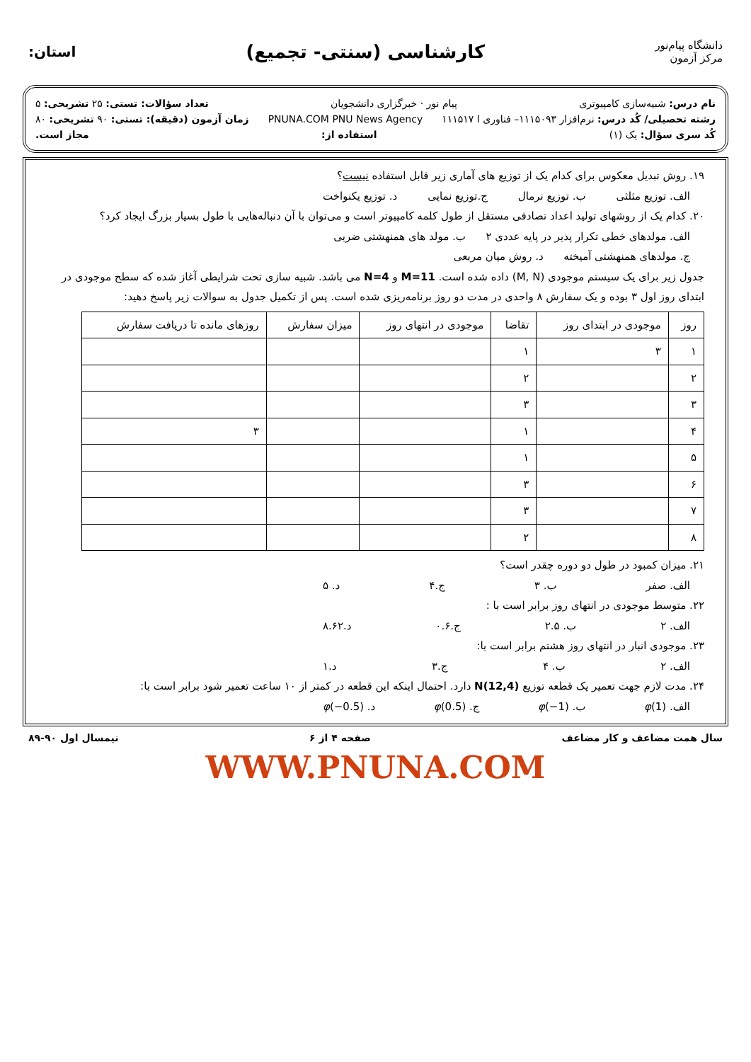دانشگاه پیام‌نور
مرکز آزمون
کارشناسی (سنتی- تجمیع)
استان:
نام درس: شبیه‌سازی کامپیوتری پیام نور · خبرگزاری دانشجویان تعداد سؤالات: تستی: ۲۵ تشریحی: ۵
رشته تحصیلی/ کُد درس: نرم‌افزار ۱۱۱۵۰۹۳– فناوری ا ۱۱۱۵۱۷ PNUNA.COM PNU News Agency زمان آزمون (دقیقه): تستی: ۹۰ تشریحی: ۸۰
کُد سری سؤال: یک (۱) استفاده از: مجاز است.
۱۹. روش تبدیل معکوس برای کدام یک از توزیع های آماری زیر قابل استفاده نیست؟
الف. توزیع مثلثی ب. توزیع نرمال ج.توزیع نمایی د. توزیع یکنواخت
۲۰. کدام یک از روشهای تولید اعداد تصادفی مستقل از طول کلمه کامپیوتر است و می‌توان با آن دنباله‌هایی با طول بسیار بزرگ ایجاد کرد؟
الف. مولدهای خطی تکرار پذیر در پایه عددی ۲ ب. مولد های همنهشتی ضربی
ج. مولدهای همنهشتی آمیخته د. روش میان مربعی
جدول زیر برای یک سیستم موجودی (M, N) داده شده است. M=11 و N=4 می باشد. شبیه سازی تحت شرایطی آغاز شده که سطح موجودی در ابتدای روز اول ۳ بوده و یک سفارش ۸ واحدی در مدت دو روز برنامه‌ریزی شده است. پس از تکمیل جدول به سوالات زیر پاسخ دهید:
| روز | موجودی در ابتدای روز | تقاضا | موجودی در انتهای روز | میزان سفارش | روزهای مانده تا دریافت سفارش |
| --- | --- | --- | --- | --- | --- |
| ۱ | ۳ | ۱ | | | |
| ۲ | | ۲ | | | |
| ۳ | | ۳ | | | |
| ۴ | | ۱ | | | ۳ |
| ۵ | | ۱ | | | |
| ۶ | | ۳ | | | |
| ۷ | | ۳ | | | |
| ۸ | | ۲ | | | |
۲۱. میزان کمبود در طول دو دوره چقدر است؟
الف. صفر ب. ۳ ج.۴ د. ۵
۲۲. متوسط موجودی در انتهای روز برابر است با :
الف. ۲ ب. ۲.۵ ج.۰.۶ د.۸.۶۲
۲۳. موجودی انبار در انتهای روز هشتم برابر است با:
الف. ۲ ب. ۴ ج.۳ د.۱
۲۴. مدت لازم جهت تعمیر یک قطعه توزیع N(12,4) دارد. احتمال اینکه این قطعه در کمتر از ۱۰ ساعت تعمیر شود برابر است با:
الف. φ(1) ب. φ(−1) ج. φ(0.5) د. φ(−0.5)
سال همت مضاعف و کار مضاعف صفحه ۴ از ۶ نیمسال اول ۹۰-۸۹
WWW.PNUNA.COM